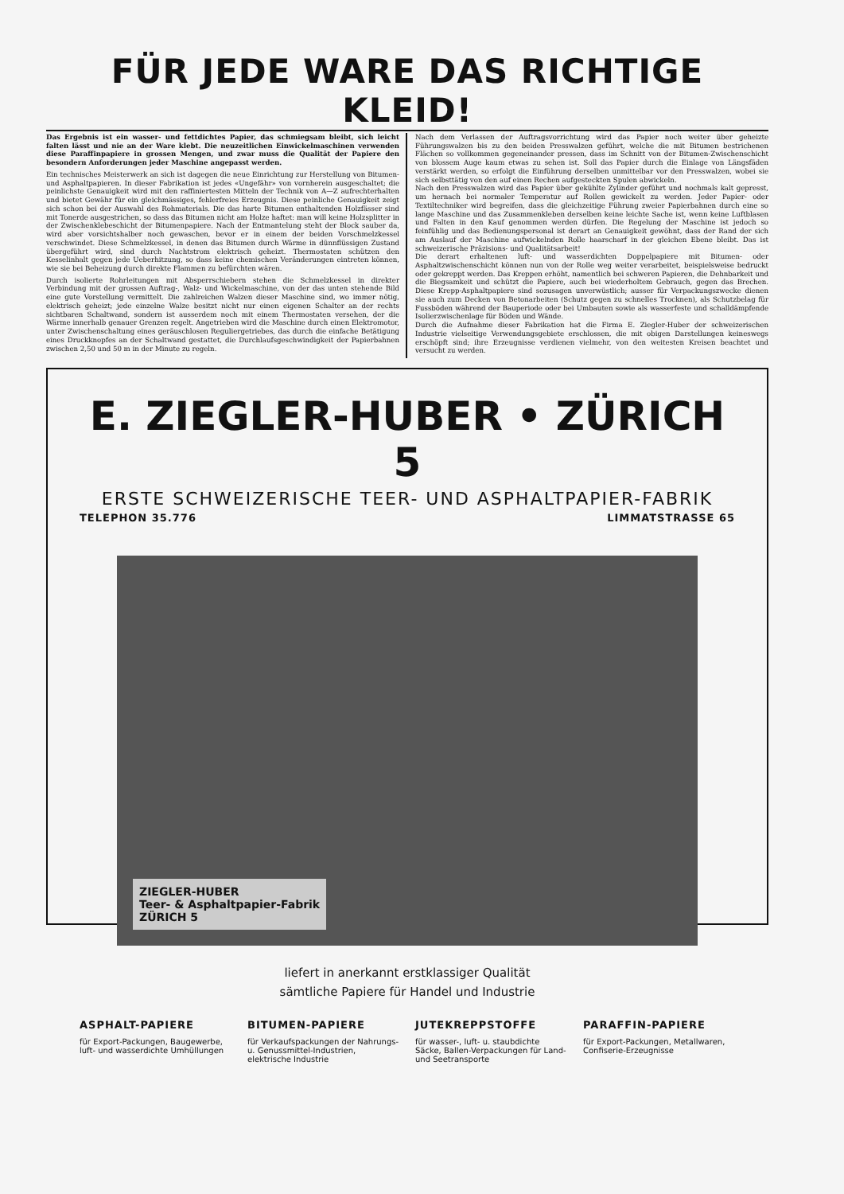FÜR JEDE WARE DAS RICHTIGE KLEID!
Das Ergebnis ist ein wasser- und fettdichtes Papier, das schmiegsam bleibt, sich leicht falten lässt und nie an der Ware klebt. Die neuzeitlichen Einwickelmaschinen verwenden diese Paraffinpapiere in grossen Mengen, und zwar muss die Qualität der Papiere den besondern Anforderungen jeder Maschine angepasst werden.
Ein technisches Meisterwerk an sich ist dagegen die neue Einrichtung zur Herstellung von Bitumen- und Asphaltpapieren. In dieser Fabrikation ist jedes «Ungefähr» von vornherein ausgeschaltet; die peinlichste Genauigkeit wird mit den raffiniertesten Mitteln der Technik von A—Z aufrechterhalten und bietet Gewähr für ein gleichmässiges, fehlerfreies Erzeugnis. Diese peinliche Genauigkeit zeigt sich schon bei der Auswahl des Rohmaterials. Die das harte Bitumen enthaltenden Holzfässer sind mit Tonerde ausgestrichen, so dass das Bitumen nicht am Holze haftet: man will keine Holzsplitter in der Zwischenklebeschicht der Bitumenpapiere. Nach der Entmantelung steht der Block sauber da, wird aber vorsichtshalber noch gewaschen, bevor er in einem der beiden Vorschmelzkessel verschwindet. Diese Schmelzkessel, in denen das Bitumen durch Wärme in dünnflüssigen Zustand übergeführt wird, sind durch Nachtstrom elektrisch geheizt. Thermostaten schützen den Kesselinhalt gegen jede Ueberhitzung, so dass keine chemischen Veränderungen eintreten können, wie sie bei Beheizung durch direkte Flammen zu befürchten wären.
Durch isolierte Rohrleitungen mit Absperrschiebern stehen die Schmelzkessel in direkter Verbindung mit der grossen Auftrag-, Walz- und Wickelmaschine, von der das unten stehende Bild eine gute Vorstellung vermittelt. Die zahlreichen Walzen dieser Maschine sind, wo immer nötig, elektrisch geheizt; jede einzelne Walze besitzt nicht nur einen eigenen Schalter an der rechts sichtbaren Schaltwand, sondern ist ausserdem noch mit einem Thermostaten versehen, der die Wärme innerhalb genauer Grenzen regelt. Angetrieben wird die Maschine durch einen Elektromotor, unter Zwischenschaltung eines geräuschlosen Reguliergetriebes, das durch die einfache Betätigung eines Druckknopfes an der Schaltwand gestattet, die Durchlaufsgeschwindigkeit der Papierbahnen zwischen 2,50 und 50 m in der Minute zu regeln.
Nach dem Verlassen der Auftragsvorrichtung wird das Papier noch weiter über geheizte Führungswalzen bis zu den beiden Presswalzen geführt, welche die mit Bitumen bestrichenen Flächen so vollkommen gegeneinander pressen, dass im Schnitt von der Bitumen-Zwischenschicht von blossem Auge kaum etwas zu sehen ist. Soll das Papier durch die Einlage von Längsfäden verstärkt werden, so erfolgt die Einführung derselben unmittelbar vor den Presswalzen, wobei sie sich selbsttätig von den auf einen Rechen aufgesteckten Spulen abwickeln.
Nach den Presswalzen wird das Papier über gekühlte Zylinder geführt und nochmals kalt gepresst, um hernach bei normaler Temperatur auf Rollen gewickelt zu werden. Jeder Papier- oder Textiltechniker wird begreifen, dass die gleichzeitige Führung zweier Papierbahnen durch eine so lange Maschine und das Zusammenkleben derselben keine leichte Sache ist, wenn keine Luftblasen und Falten in den Kauf genommen werden dürfen. Die Regelung der Maschine ist jedoch so feinfühlig und das Bedienungspersonal ist derart an Genauigkeit gewöhnt, dass der Rand der sich am Auslauf der Maschine aufwickelnden Rolle haarscharf in der gleichen Ebene bleibt. Das ist schweizerische Präzisions- und Qualitätsarbeit!
Die derart erhaltenen luft- und wasserdichten Doppelpapiere mit Bitumen- oder Asphaltzwischenschicht können nun von der Rolle weg weiter verarbeitet, beispielsweise bedruckt oder gekreppt werden. Das Kreppen erhöht, namentlich bei schweren Papieren, die Dehnbarkeit und die Biegsamkeit und schützt die Papiere, auch bei wiederholtem Gebrauch, gegen das Brechen. Diese Krepp-Asphaltpapiere sind sozusagen unverwüstlich; ausser für Verpackungszwecke dienen sie auch zum Decken von Betonarbeiten (Schutz gegen zu schnelles Trocknen), als Schutzbelag für Fussböden während der Bauperiode oder bei Umbauten sowie als wasserfeste und schalldämpfende Isolierzwischenlage für Böden und Wände.
Durch die Aufnahme dieser Fabrikation hat die Firma E. Ziegler-Huber der schweizerischen Industrie vielseitige Verwendungsgebiete erschlossen, die mit obigen Darstellungen keineswegs erschöpft sind; ihre Erzeugnisse verdienen vielmehr, von den weitesten Kreisen beachtet und versucht zu werden.
E. ZIEGLER-HUBER • ZÜRICH 5
ERSTE SCHWEIZERISCHE TEER- UND ASPHALTPAPIER-FABRIK
TELEPHON 35.776 LIMMATSTRASSE 65
ZIEGLER-HUBER
Teer- & Asphaltpapier-Fabrik
ZÜRICH 5
liefert in anerkannt erstklassiger Qualität
sämtliche Papiere für Handel und Industrie
ASPHALT-PAPIERE
für Export-Packungen, Baugewerbe, luft- und wasserdichte Umhüllungen
BITUMEN-PAPIERE
für Verkaufspackungen der Nahrungs- u. Genussmittel-Industrien, elektrische Industrie
JUTEKREPPSTOFFE
für wasser-, luft- u. staubdichte Säcke, Ballen-Verpackungen für Land- und Seetransporte
PARAFFIN-PAPIERE
für Export-Packungen, Metallwaren, Confiserie-Erzeugnisse